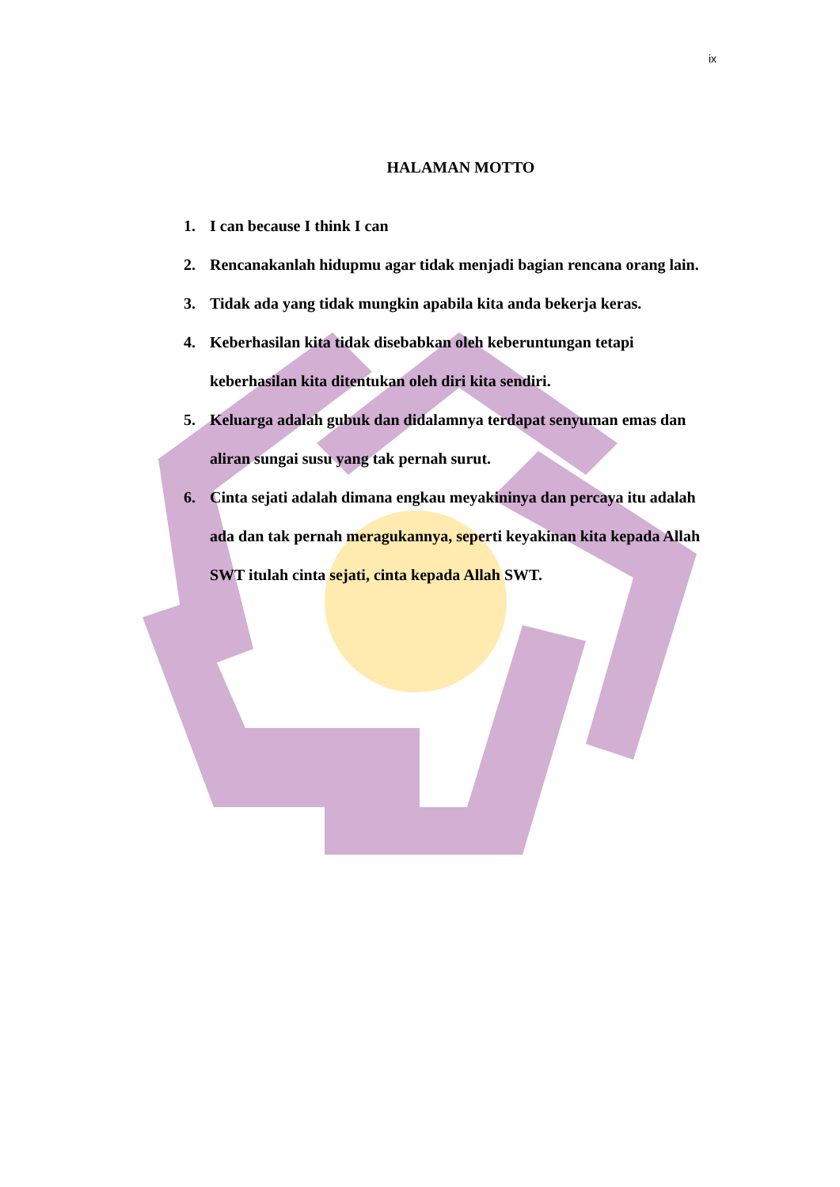ix
HALAMAN MOTTO
1. I can because I think I can
2. Rencanakanlah hidupmu agar tidak menjadi bagian rencana orang lain.
3. Tidak ada yang tidak mungkin apabila kita anda bekerja keras.
4. Keberhasilan kita tidak disebabkan oleh keberuntungan tetapi keberhasilan kita ditentukan oleh diri kita sendiri.
5. Keluarga adalah gubuk dan didalamnya terdapat senyuman emas dan aliran sungai susu yang tak pernah surut.
6. Cinta sejati adalah dimana engkau meyakininya dan percaya itu adalah ada dan tak pernah meragukannya, seperti keyakinan kita kepada Allah SWT itulah cinta sejati, cinta kepada Allah SWT.